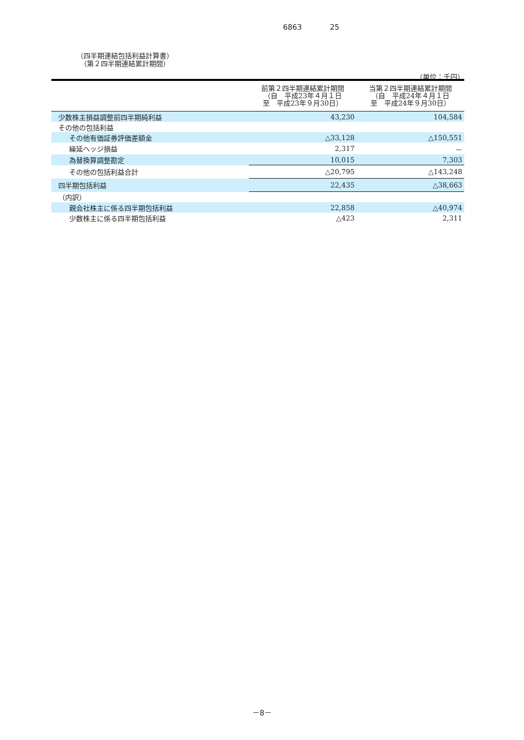6863 25
（四半期連結包括利益計算書）
　（第２四半期連結累計期間）
（単位：千円）
| | 前第２四半期連結累計期間 （自 平成23年４月１日 至 平成23年９月30日） | 当第２四半期連結累計期間 （自 平成24年４月１日 至 平成24年９月30日） |
| --- | --- | --- |
| 少数株主損益調整前四半期純利益 | 43,230 | 104,584 |
| その他の包括利益 | | |
| その他有価証券評価差額金 | △33,128 | △150,551 |
| 繰延ヘッジ損益 | 2,317 | － |
| 為替換算調整勘定 | 10,015 | 7,303 |
| その他の包括利益合計 | △20,795 | △143,248 |
| 四半期包括利益 | 22,435 | △38,663 |
| （内訳） | | |
| 親会社株主に係る四半期包括利益 | 22,858 | △40,974 |
| 少数株主に係る四半期包括利益 | △423 | 2,311 |
－8－